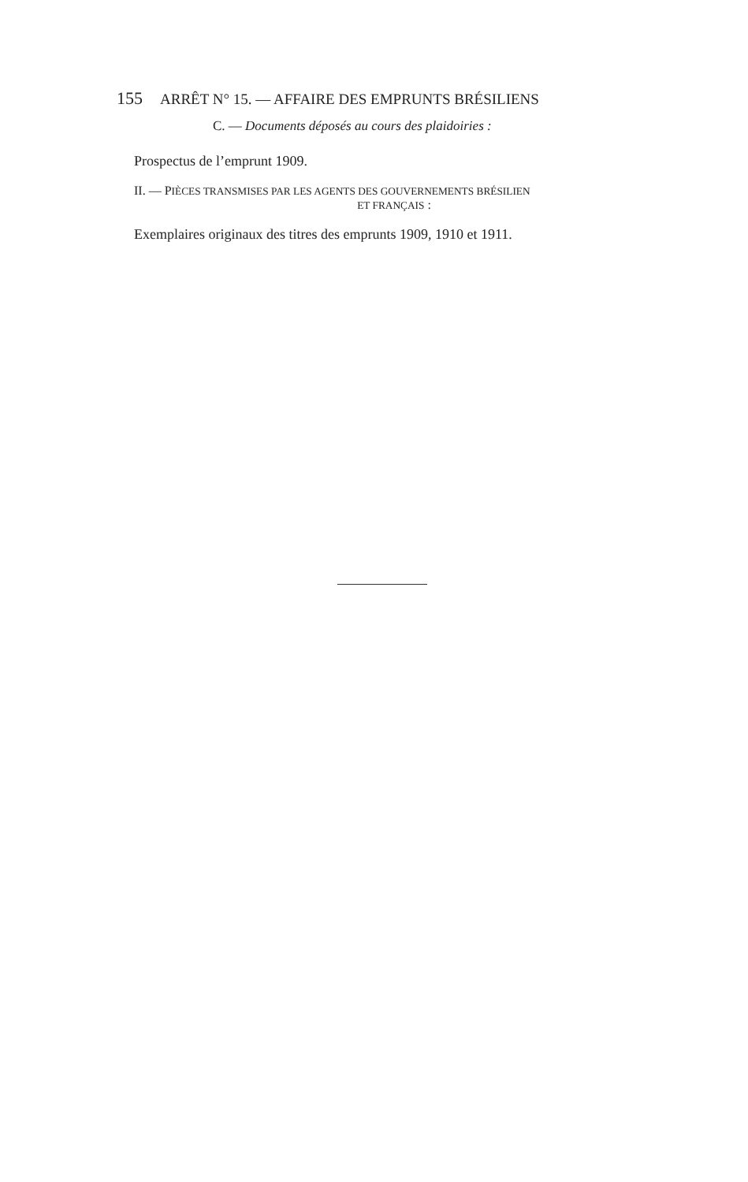155 ARRÊT N° 15. — AFFAIRE DES EMPRUNTS BRÉSILIENS
C. — Documents déposés au cours des plaidoiries :
Prospectus de l’emprunt 1909.
II. — PIÈCES TRANSMISES PAR LES AGENTS DES GOUVERNEMENTS BRÉSILIEN
ET FRANÇAIS :
Exemplaires originaux des titres des emprunts 1909, 1910 et 1911.